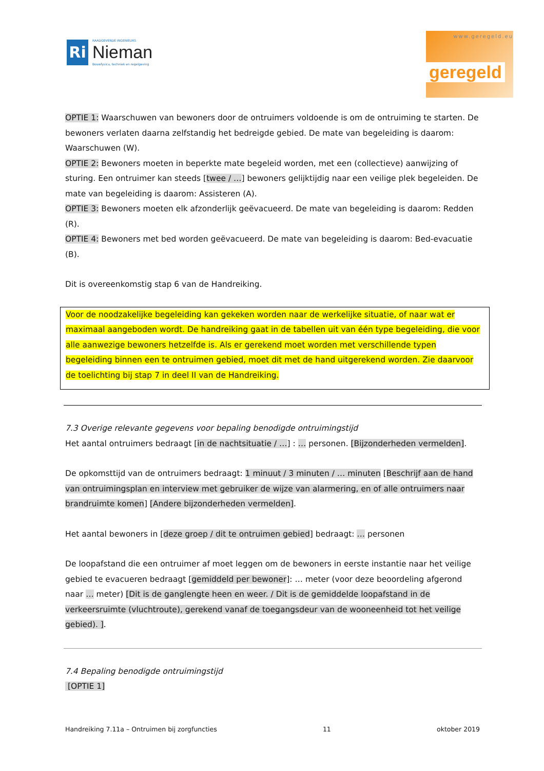Ri
RAADGEVENDE INGENIEURS
Nieman
Bouwfysica, techniek en regelgeving
www.geregeld.eu
geregeld
OPTIE 1: Waarschuwen van bewoners door de ontruimers voldoende is om de ontruiming te starten. De bewoners verlaten daarna zelfstandig het bedreigde gebied. De mate van begeleiding is daarom: Waarschuwen (W).
OPTIE 2: Bewoners moeten in beperkte mate begeleid worden, met een (collectieve) aanwijzing of sturing. Een ontruimer kan steeds [twee / …] bewoners gelijktijdig naar een veilige plek begeleiden. De mate van begeleiding is daarom: Assisteren (A).
OPTIE 3: Bewoners moeten elk afzonderlijk geëvacueerd. De mate van begeleiding is daarom: Redden (R).
OPTIE 4: Bewoners met bed worden geëvacueerd. De mate van begeleiding is daarom: Bed-evacuatie (B).
Dit is overeenkomstig stap 6 van de Handreiking.
Voor de noodzakelijke begeleiding kan gekeken worden naar de werkelijke situatie, of naar wat er maximaal aangeboden wordt. De handreiking gaat in de tabellen uit van één type begeleiding, die voor alle aanwezige bewoners hetzelfde is. Als er gerekend moet worden met verschillende typen begeleiding binnen een te ontruimen gebied, moet dit met de hand uitgerekend worden. Zie daarvoor de toelichting bij stap 7 in deel II van de Handreiking.
7.3 Overige relevante gegevens voor bepaling benodigde ontruimingstijd
Het aantal ontruimers bedraagt [in de nachtsituatie / …] : … personen. [Bijzonderheden vermelden].
De opkomsttijd van de ontruimers bedraagt: 1 minuut / 3 minuten / … minuten [Beschrijf aan de hand van ontruimingsplan en interview met gebruiker de wijze van alarmering, en of alle ontruimers naar brandruimte komen] [Andere bijzonderheden vermelden].
Het aantal bewoners in [deze groep / dit te ontruimen gebied] bedraagt: … personen
De loopafstand die een ontruimer af moet leggen om de bewoners in eerste instantie naar het veilige gebied te evacueren bedraagt [gemiddeld per bewoner]: … meter (voor deze beoordeling afgerond naar … meter) [Dit is de ganglengte heen en weer. / Dit is de gemiddelde loopafstand in de verkeersruimte (vluchtroute), gerekend vanaf de toegangsdeur van de wooneenheid tot het veilige gebied). ].
7.4 Bepaling benodigde ontruimingstijd
[OPTIE 1]
Handreiking 7.11a – Ontruimen bij zorgfuncties 11 oktober 2019